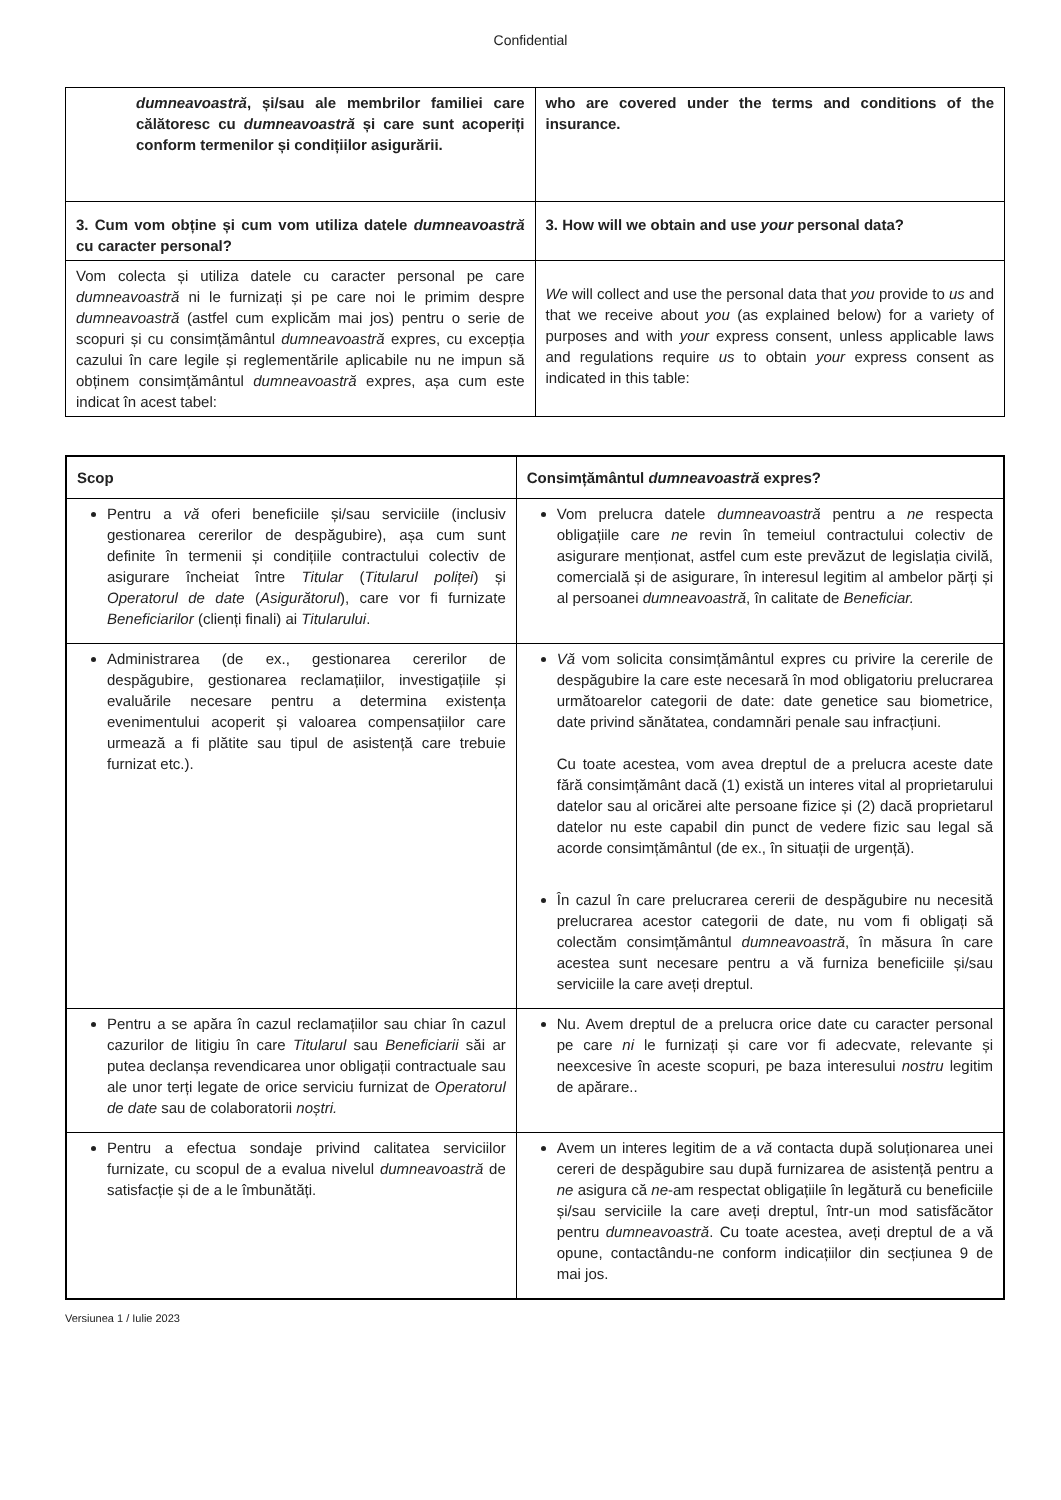Confidential
| dumneavoastră , și/sau ale membrilor familiei care călătoresc cu dumneavoastră și care sunt acoperiți conform termenilor și condițiilor asigurării. | who are covered under the terms and conditions of the insurance. |
| 3. Cum vom obține și cum vom utiliza datele dumneavoastră cu caracter personal? | 3. How will we obtain and use your personal data? |
| Vom colecta și utiliza datele cu caracter personal pe care dumneavoastră ni le furnizați și pe care noi le primim despre dumneavoastră (astfel cum explicăm mai jos) pentru o serie de scopuri și cu consimțământul dumneavoastră expres, cu excepția cazului în care legile și reglementările aplicabile nu ne impun să obținem consimțământul dumneavoastră expres, așa cum este indicat în acest tabel: | We will collect and use the personal data that you provide to us and that we receive about you (as explained below) for a variety of purposes and with your express consent, unless applicable laws and regulations require us to obtain your express consent as indicated in this table: |
| Scop | Consimțământul dumneavoastră expres? |
| --- | --- |
| Pentru a vă oferi beneficiile și/sau serviciile (inclusiv gestionarea cererilor de despăgubire), așa cum sunt definite în termenii și condițiile contractului colectiv de asigurare încheiat între Titular ( Titularul poliței ) și Operatorul de date ( Asigurătorul ), care vor fi furnizate Beneficiarilor (clienți finali) ai Titularului . | Vom prelucra datele dumneavoastră pentru a ne respecta obligațiile care ne revin în temeiul contractului colectiv de asigurare menționat, astfel cum este prevăzut de legislația civilă, comercială și de asigurare, în interesul legitim al ambelor părți și al persoanei dumneavoastră , în calitate de Beneficiar. |
| Administrarea (de ex., gestionarea cererilor de despăgubire, gestionarea reclamațiilor, investigațiile și evaluările necesare pentru a determina existența evenimentului acoperit și valoarea compensațiilor care urmează a fi plătite sau tipul de asistență care trebuie furnizat etc.). | Vă vom solicita consimțământul expres cu privire la cererile de despăgubire la care este necesară în mod obligatoriu prelucrarea următoarelor categorii de date: date genetice sau biometrice, date privind sănătatea, condamnări penale sau infracțiuni. Cu toate acestea, vom avea dreptul de a prelucra aceste date fără consimțământ dacă (1) există un interes vital al proprietarului datelor sau al oricărei alte persoane fizice și (2) dacă proprietarul datelor nu este capabil din punct de vedere fizic sau legal să acorde consimțământul (de ex., în situații de urgență). În cazul în care prelucrarea cererii de despăgubire nu necesită prelucrarea acestor categorii de date, nu vom fi obligați să colectăm consimțământul dumneavoastră , în măsura în care acestea sunt necesare pentru a vă furniza beneficiile și/sau serviciile la care aveți dreptul. |
| Pentru a se apăra în cazul reclamațiilor sau chiar în cazul cazurilor de litigiu în care Titularul sau Beneficiarii săi ar putea declanșa revendicarea unor obligații contractuale sau ale unor terți legate de orice serviciu furnizat de Operatorul de date sau de colaboratorii noștri. | Nu. Avem dreptul de a prelucra orice date cu caracter personal pe care ni le furnizați și care vor fi adecvate, relevante și neexcesive în aceste scopuri, pe baza interesului nostru legitim de apărare.. |
| Pentru a efectua sondaje privind calitatea serviciilor furnizate, cu scopul de a evalua nivelul dumneavoastră de satisfacție și de a le îmbunătăți. | Avem un interes legitim de a vă contacta după soluționarea unei cereri de despăgubire sau după furnizarea de asistență pentru a ne asigura că ne -am respectat obligațiile în legătură cu beneficiile și/sau serviciile la care aveți dreptul, într-un mod satisfăcător pentru dumneavoastră . Cu toate acestea, aveți dreptul de a vă opune, contactându-ne conform indicațiilor din secțiunea 9 de mai jos. |
Versiunea 1 / Iulie 2023